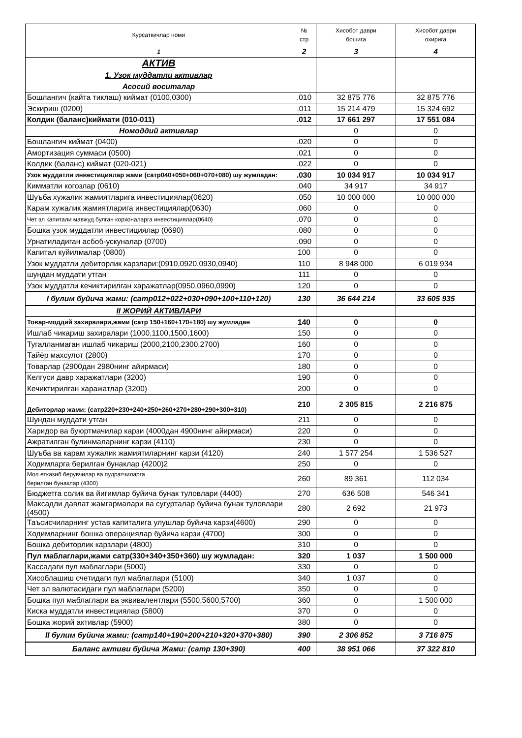| Курсаткичлар номи | № стр | Хисобот даври бошига | Хисобот даври охирига |
| --- | --- | --- | --- |
| 1 | 2 | 3 | 4 |
| АКТИВ 1. Узок муддатли активлар Асосий воситалар | | | |
| Бошлангич (кайта тиклаш) киймат (0100,0300) | .010 | 32 875 776 | 32 875 776 |
| Эскириш (0200) | .011 | 15 214 479 | 15 324 692 |
| Колдик (баланс)киймати (010-011) | .012 | 17 661 297 | 17 551 084 |
| Номоддий активлар | | 0 | 0 |
| Бошлангич киймат (0400) | .020 | 0 | 0 |
| Амортизация суммаси (0500) | .021 | 0 | 0 |
| Колдик (баланс) киймат (020-021) | .022 | 0 | 0 |
| Узок муддатли инвестициялар жами (сатр040+050+060+070+080) шу жумладан: | .030 | 10 034 917 | 10 034 917 |
| Кимматли когозлар (0610) | .040 | 34 917 | 34 917 |
| Шуъба хужалик жамиятларига инвестициялар(0620) | .050 | 10 000 000 | 10 000 000 |
| Карам хужалик жамиятларига инвестициялар(0630) | .060 | 0 | 0 |
| Чет эл капитали мавжуд булган корхоналарга инвестициялар(0640) | .070 | 0 | 0 |
| Бошка узок муддатли инвестициялар (0690) | .080 | 0 | 0 |
| Урнатиладиган асбоб-ускуналар (0700) | .090 | 0 | 0 |
| Капитал куйилмалар (0800) | 100 | 0 | 0 |
| Узок муддатли дебиторлик карзлари:(0910,0920,0930,0940) | 110 | 8 948 000 | 6 019 934 |
| шундан муддати утган | 111 | 0 | 0 |
| Узок муддатли кечиктирилган харажатлар(0950,0960,0990) | 120 | 0 | 0 |
| I булим буйича жами: (сатр012+022+030+090+100+110+120) | 130 | 36 644 214 | 33 605 935 |
| II ЖОРИЙ АКТИВЛАРИ | | | |
| Товар-моддий захиралари,жами (сатр 150+160+170+180) шу жумладан | 140 | 0 | 0 |
| Ишлаб чикариш захиралари (1000,1100,1500,1600) | 150 | 0 | 0 |
| Тугалланмаган ишлаб чикариш (2000,2100,2300,2700) | 160 | 0 | 0 |
| Тайёр махсулот (2800) | 170 | 0 | 0 |
| Товарлар (2900дан 2980нинг айирмаси) | 180 | 0 | 0 |
| Келгуси давр харажатлари (3200) | 190 | 0 | 0 |
| Кечиктирилган харажатлар (3200) | 200 | 0 | 0 |
| Дебиторлар жами: (сатр220+230+240+250+260+270+280+290+300+310) | 210 | 2 305 815 | 2 216 875 |
| Шундан муддати утган | 211 | 0 | 0 |
| Харидор ва буюртмачилар карзи (4000дан 4900нинг айирмаси) | 220 | 0 | 0 |
| Ажратилган булинмаларнинг карзи (4110) | 230 | 0 | 0 |
| Шуъба ва карам хужалик жамиятиларнинг карзи (4120) | 240 | 1 577 254 | 1 536 527 |
| Ходимларга берилган бунаклар (4200)2 | 250 | 0 | 0 |
| Мол етказиб берувчилар ва пудратчиларга берилган бунаклар (4300) | 260 | 89 361 | 112 034 |
| Бюджетга солик ва йигимлар буйича бунак туловлари (4400) | 270 | 636 508 | 546 341 |
| Максадли давлат жамгармалари ва сугурталар буйича бунак туловлари (4500) | 280 | 2 692 | 21 973 |
| Таъсисчиларнинг устав капиталига улушлар буйича карзи(4600) | 290 | 0 | 0 |
| Ходимларнинг бошка операциялар буйича карзи (4700) | 300 | 0 | 0 |
| Бошка дебиторлик карзлари (4800) | 310 | 0 | 0 |
| Пул маблаглари,жами сатр(330+340+350+360) шу жумладан: | 320 | 1 037 | 1 500 000 |
| Кассадаги пул маблаглари (5000) | 330 | 0 | 0 |
| Хисоблашиш счетидаги пул маблаглари (5100) | 340 | 1 037 | 0 |
| Чет эл валютасидаги пул маблаглари (5200) | 350 | 0 | 0 |
| Бошка пул маблаглари ва эквивалентлари (5500,5600,5700) | 360 | 0 | 1 500 000 |
| Киска муддатли инвестициялар (5800) | 370 | 0 | 0 |
| Бошка жорий активлар (5900) | 380 | 0 | 0 |
| II булим буйича жами: (сатр140+190+200+210+320+370+380) | 390 | 2 306 852 | 3 716 875 |
| Баланс активи буйича Жами: (сатр 130+390) | 400 | 38 951 066 | 37 322 810 |